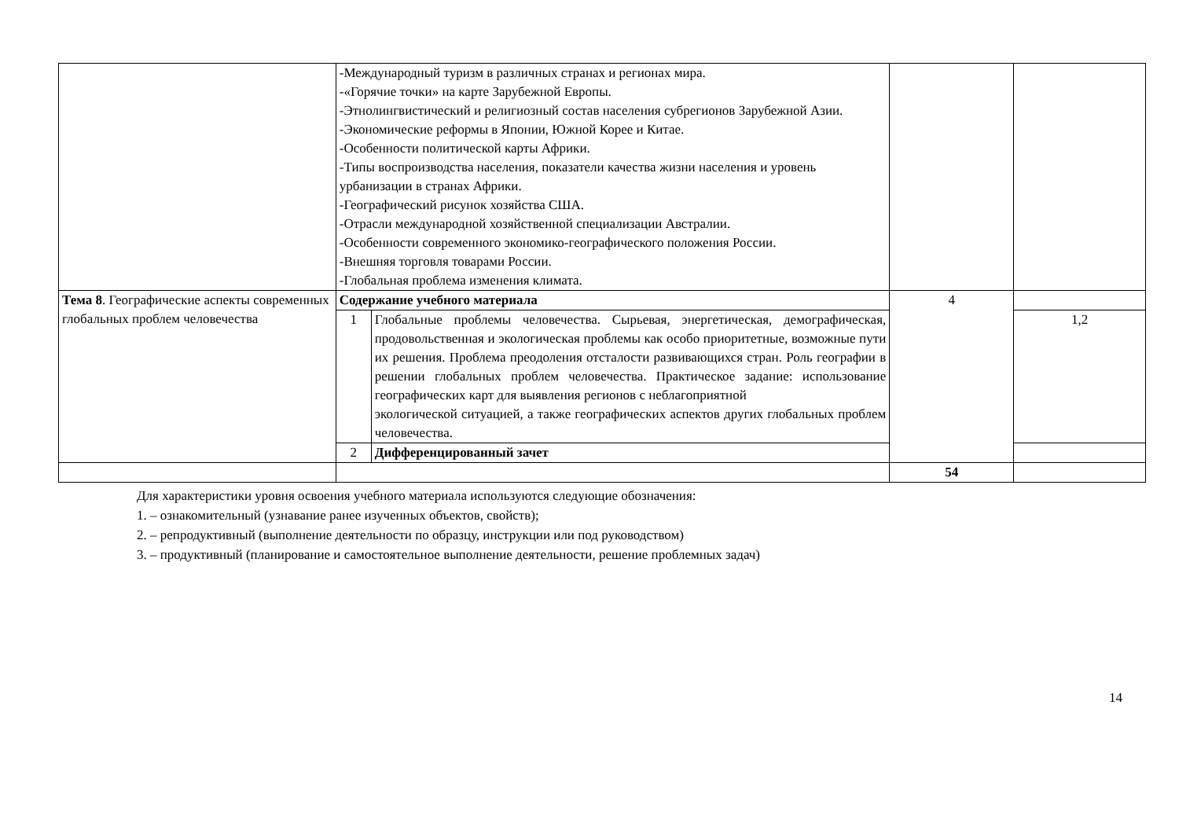| | -Международный туризм в различных странах и регионах мира. -«Горячие точки» на карте Зарубежной Европы. -Этнолингвистический и религиозный состав населения субрегионов Зарубежной Азии. -Экономические реформы в Японии, Южной Корее и Китае. -Особенности политической карты Африки. -Типы воспроизводства населения, показатели качества жизни населения и уровень урбанизации в странах Африки. -Географический рисунок хозяйства США. -Отрасли международной хозяйственной специализации Австралии. -Особенности современного экономико-географического положения России. -Внешняя торговля товарами России. -Глобальная проблема изменения климата. | | | |
| Тема 8 . Географические аспекты современных глобальных проблем человечества | Содержание учебного материала | | 4 | |
| | 1 | Глобальные проблемы человечества. Сырьевая, энергетическая, демографическая, продовольственная и экологическая проблемы как особо приоритетные, возможные пути их решения. Проблема преодоления отсталости развивающихся стран. Роль географии в решении глобальных проблем человечества. Практическое задание: использование географических карт для выявления регионов с неблагоприятной экологической ситуацией, а также географических аспектов других глобальных проблем человечества. | | 1,2 |
| | 2 | Дифференцированный зачет | | |
| | | | 54 | |
Для характеристики уровня освоения учебного материала используются следующие обозначения:
1. – ознакомительный (узнавание ранее изученных объектов, свойств);
2. – репродуктивный (выполнение деятельности по образцу, инструкции или под руководством)
3. – продуктивный (планирование и самостоятельное выполнение деятельности, решение проблемных задач)
14